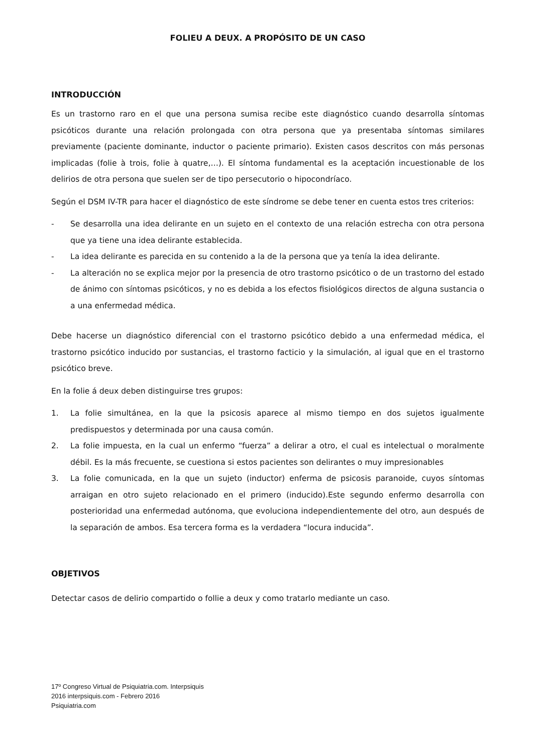FOLIEU A DEUX. A PROPÓSITO DE UN CASO
INTRODUCCIÓN
Es un trastorno raro en el que una persona sumisa recibe este diagnóstico cuando desarrolla síntomas psicóticos durante una relación prolongada con otra persona que ya presentaba síntomas similares previamente (paciente dominante, inductor o paciente primario). Existen casos descritos con más personas implicadas (folie à trois, folie à quatre,…). El síntoma fundamental es la aceptación incuestionable de los delirios de otra persona que suelen ser de tipo persecutorio o hipocondríaco.
Según el DSM IV-TR para hacer el diagnóstico de este síndrome se debe tener en cuenta estos tres criterios:
- Se desarrolla una idea delirante en un sujeto en el contexto de una relación estrecha con otra persona que ya tiene una idea delirante establecida.
- La idea delirante es parecida en su contenido a la de la persona que ya tenía la idea delirante.
- La alteración no se explica mejor por la presencia de otro trastorno psicótico o de un trastorno del estado de ánimo con síntomas psicóticos, y no es debida a los efectos fisiológicos directos de alguna sustancia o a una enfermedad médica.
Debe hacerse un diagnóstico diferencial con el trastorno psicótico debido a una enfermedad médica, el trastorno psicótico inducido por sustancias, el trastorno facticio y la simulación, al igual que en el trastorno psicótico breve.
En la folie á deux deben distinguirse tres grupos:
1. La folie simultánea, en la que la psicosis aparece al mismo tiempo en dos sujetos igualmente predispuestos y determinada por una causa común.
2. La folie impuesta, en la cual un enfermo “fuerza” a delirar a otro, el cual es intelectual o moralmente débil. Es la más frecuente, se cuestiona si estos pacientes son delirantes o muy impresionables
3. La folie comunicada, en la que un sujeto (inductor) enferma de psicosis paranoide, cuyos síntomas arraigan en otro sujeto relacionado en el primero (inducido).Este segundo enfermo desarrolla con posterioridad una enfermedad autónoma, que evoluciona independientemente del otro, aun después de la separación de ambos. Esa tercera forma es la verdadera “locura inducida”.
OBJETIVOS
Detectar casos de delirio compartido o follie a deux y como tratarlo mediante un caso.
17º Congreso Virtual de Psiquiatria.com. Interpsiquis
2016 interpsiquis.com - Febrero 2016
Psiquiatria.com